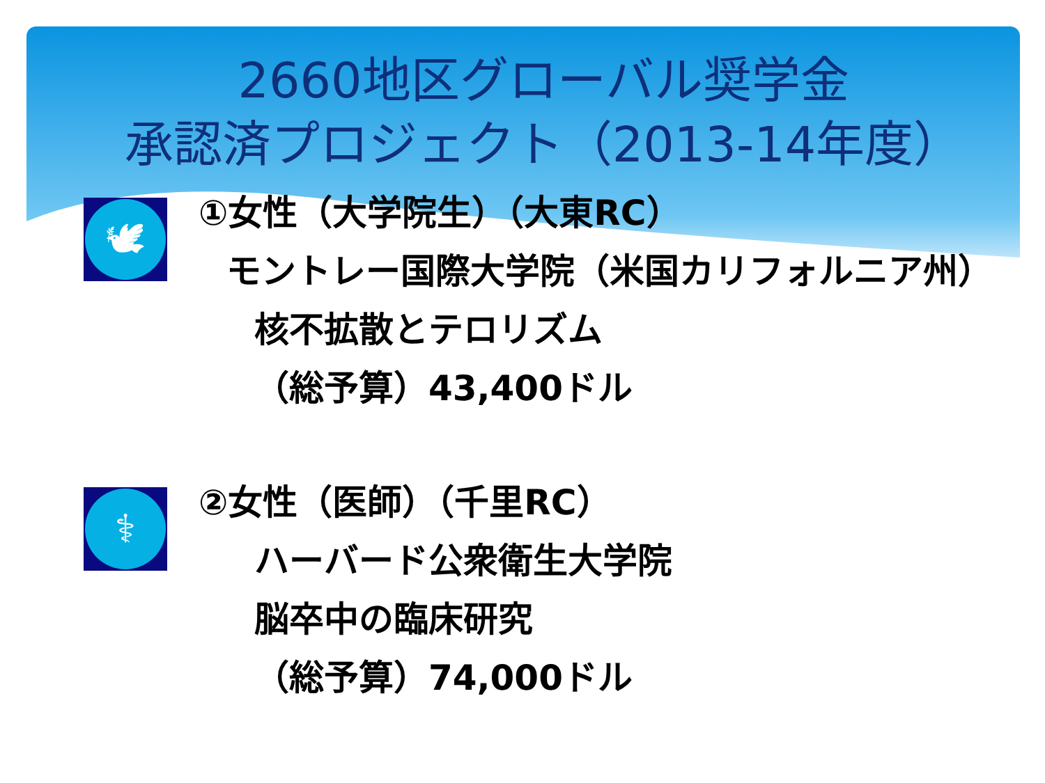2660地区グローバル奨学金
承認済プロジェクト（2013-14年度）
🕊
①女性（大学院生）（大東RC）
モントレー国際大学院（米国カリフォルニア州）
核不拡散とテロリズム
（総予算）43,400ドル
⚕
②女性（医師）（千里RC）
ハーバード公衆衛生大学院
脳卒中の臨床研究
（総予算）74,000ドル